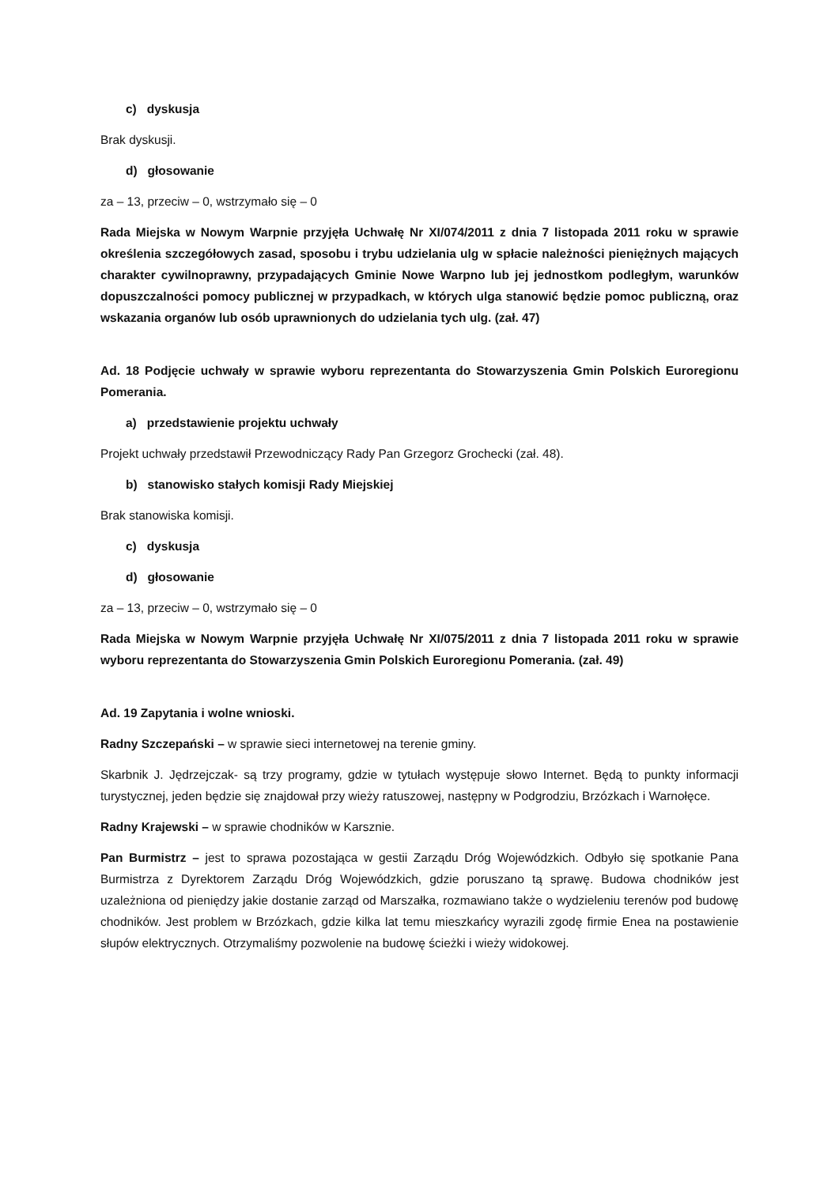c) dyskusja
Brak dyskusji.
d) głosowanie
za – 13, przeciw – 0, wstrzymało się – 0
Rada Miejska w Nowym Warpnie przyjęła Uchwałę Nr XI/074/2011 z dnia 7 listopada 2011 roku w sprawie określenia szczegółowych zasad, sposobu i trybu udzielania ulg w spłacie należności pieniężnych mających charakter cywilnoprawny, przypadających Gminie Nowe Warpno lub jej jednostkom podległym, warunków dopuszczalności pomocy publicznej w przypadkach, w których ulga stanowić będzie pomoc publiczną, oraz wskazania organów lub osób uprawnionych do udzielania tych ulg. (zał. 47)
Ad. 18 Podjęcie uchwały w sprawie wyboru reprezentanta do Stowarzyszenia Gmin Polskich Euroregionu Pomerania.
a) przedstawienie projektu uchwały
Projekt uchwały przedstawił Przewodniczący Rady Pan Grzegorz Grochecki (zał. 48).
b) stanowisko stałych komisji Rady Miejskiej
Brak stanowiska komisji.
c) dyskusja
d) głosowanie
za – 13, przeciw – 0, wstrzymało się – 0
Rada Miejska w Nowym Warpnie przyjęła Uchwałę Nr XI/075/2011 z dnia 7 listopada 2011 roku w sprawie wyboru reprezentanta do Stowarzyszenia Gmin Polskich Euroregionu Pomerania. (zał. 49)
Ad. 19 Zapytania i wolne wnioski.
Radny Szczepański – w sprawie sieci internetowej na terenie gminy.
Skarbnik J. Jędrzejczak- są trzy programy, gdzie w tytułach występuje słowo Internet. Będą to punkty informacji turystycznej, jeden będzie się znajdował przy wieży ratuszowej, następny w Podgrodziu, Brzózkach i Warnołęce.
Radny Krajewski – w sprawie chodników w Karsznie.
Pan Burmistrz – jest to sprawa pozostająca w gestii Zarządu Dróg Wojewódzkich. Odbyło się spotkanie Pana Burmistrza z Dyrektorem Zarządu Dróg Wojewódzkich, gdzie poruszano tą sprawę. Budowa chodników jest uzależniona od pieniędzy jakie dostanie zarząd od Marszałka, rozmawiano także o wydzieleniu terenów pod budowę chodników. Jest problem w Brzózkach, gdzie kilka lat temu mieszkańcy wyrazili zgodę firmie Enea na postawienie słupów elektrycznych. Otrzymaliśmy pozwolenie na budowę ścieżki i wieży widokowej.